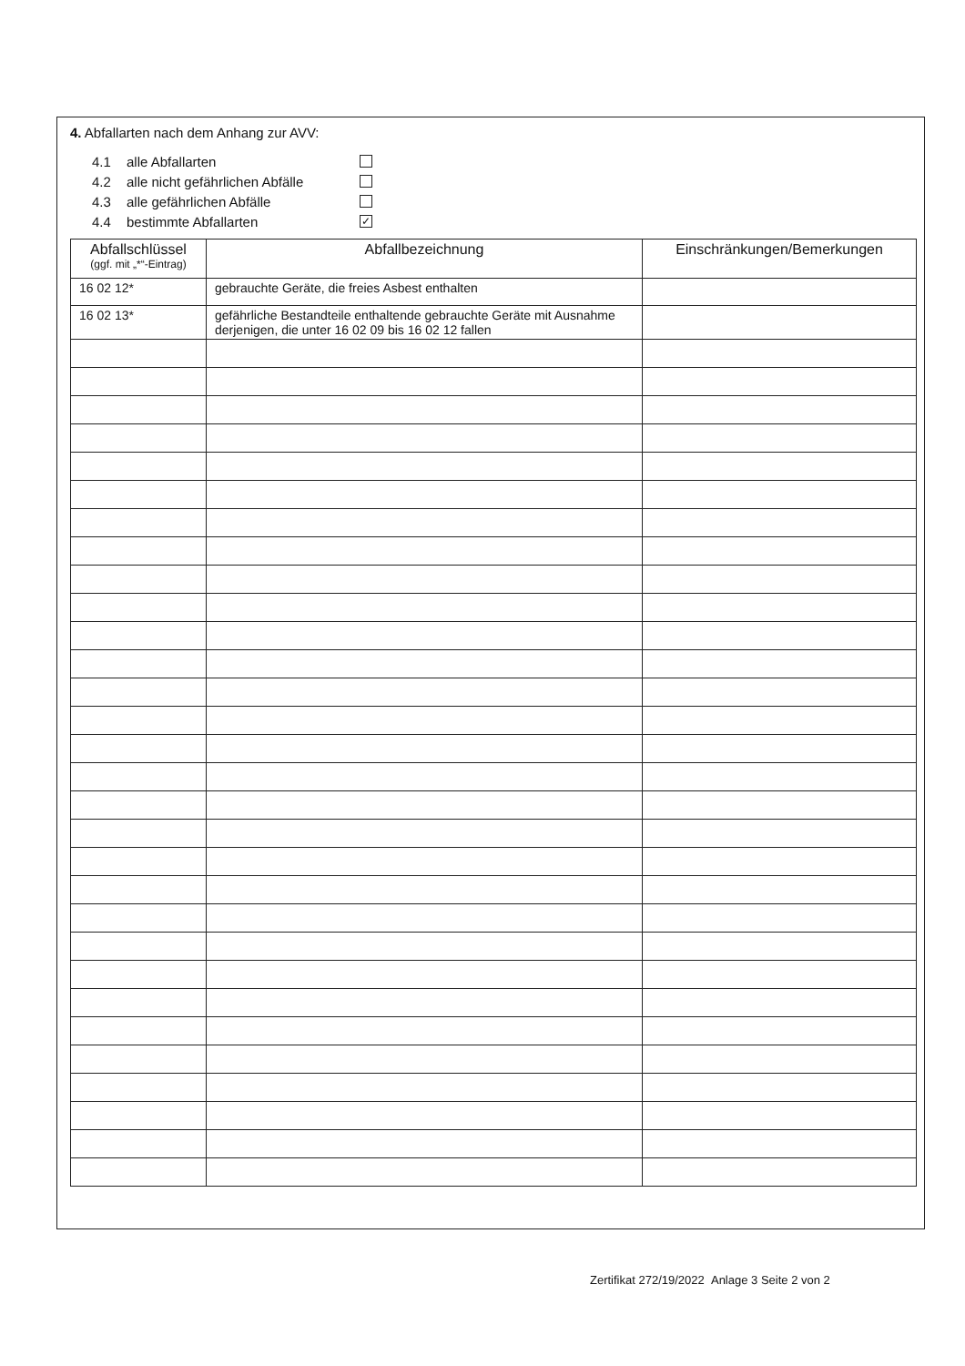4. Abfallarten nach dem Anhang zur AVV:
4.1 alle Abfallarten
4.2 alle nicht gefährlichen Abfälle
4.3 alle gefährlichen Abfälle
4.4 bestimmte Abfallarten ✓
| Abfallschlüssel (ggf. mit „*“-Eintrag) | Abfallbezeichnung | Einschränkungen/Bemerkungen |
| --- | --- | --- |
| 16 02 12* | gebrauchte Geräte, die freies Asbest enthalten | |
| 16 02 13* | gefährliche Bestandteile enthaltende gebrauchte Geräte mit Ausnahme derjenigen, die unter 16 02 09 bis 16 02 12 fallen | |
Zertifikat 272/19/2022 Anlage 3 Seite 2 von 2